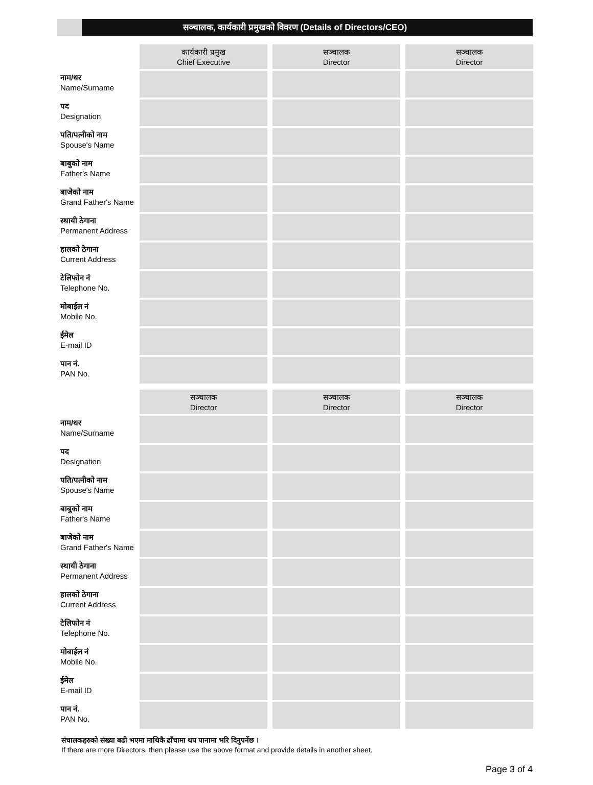सञ्चालक, कार्यकारी प्रमुखको विवरण (Details of Directors/CEO)
| | कार्यकारी प्रमुख Chief Executive | सञ्चालक Director | सञ्चालक Director |
| नाम/थर Name/Surname | | | |
| पद Designation | | | |
| पति/पत्नीको नाम Spouse's Name | | | |
| बाबुको नाम Father's Name | | | |
| बाजेको नाम Grand Father's Name | | | |
| स्थायी ठेगाना Permanent Address | | | |
| हालको ठेगाना Current Address | | | |
| टेलिफोन नं Telephone No. | | | |
| मोबाईल नं Mobile No. | | | |
| ईमेल E-mail ID | | | |
| पान नं. PAN No. | | | |
| | सञ्चालक Director | सञ्चालक Director | सञ्चालक Director |
| नाम/थर Name/Surname | | | |
| पद Designation | | | |
| पति/पत्नीको नाम Spouse's Name | | | |
| बाबुको नाम Father's Name | | | |
| बाजेको नाम Grand Father's Name | | | |
| स्थायी ठेगाना Permanent Address | | | |
| हालको ठेगाना Current Address | | | |
| टेलिफोन नं Telephone No. | | | |
| मोबाईल नं Mobile No. | | | |
| ईमेल E-mail ID | | | |
| पान नं. PAN No. | | | |
संचालकहरुको संख्या बढी भएमा माथिकै ढाँचामा थप पानामा भरि दिनुपर्नेछ ।
If there are more Directors, then please use the above format and provide details in another sheet.
Page 3 of 4